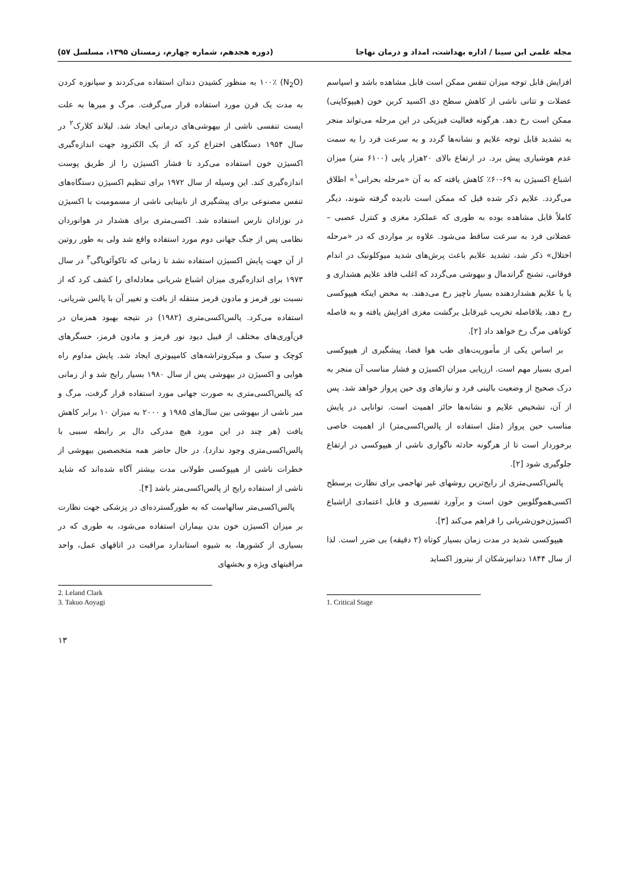مجله علمی ابن سینا / اداره بهداشت، امداد و درمان نهاجا (دوره هجدهم، شماره چهارم، زمستان ۱۳۹۵، مسلسل ۵۷)
افزایش قابل توجه میزان تنفس ممکن است قابل مشاهده باشد و اسپاسم عضلات و تتانی ناشی از کاهش سطح دی اکسید کربن خون (هیپوکاپنی) ممکن است رخ دهد. هرگونه فعالیت فیزیکی در این مرحله می‌تواند منجر به تشدید قابل توجه علایم و نشانه‌ها گردد و به سرعت فرد را به سمت عدم هوشیاری پیش برد. در ارتفاع بالای ۲۰هزار پایی (۶۱۰۰ متر) میزان اشباع اکسیژن به ۶۹-۶۰٪ کاهش یافته که به آن «مرحله بحرانی<sup>۱</sup>» اطلاق می‌گردد. علایم ذکر شده قبل که ممکن است نادیده گرفته شوند، دیگر کاملاً قابل مشاهده بوده به طوری که عملکرد مغزی و کنترل عصبی – عضلانی فرد به سرعت ساقط می‌شود. علاوه بر مواردی که در «مرحله اختلال» ذکر شد، تشدید علایم باعث پرش‌های شدید میوکلونیک در اندام فوقانی، تشنج گراندمال و بیهوشی می‌گردد که اغلب فاقد علایم هشداری و یا با علایم هشداردهنده بسیار ناچیز رخ می‌دهند. به محض اینکه هیپوکسی رخ دهد، بلافاصله تخریب غیرقابل برگشت مغزی افزایش یافته و به فاصله کوتاهی مرگ رخ خواهد داد [۲].
بر اساس یکی از مأموریت‌های طب هوا فضا، پیشگیری از هیپوکسی امری بسیار مهم است. ارزیابی میزان اکسیژن و فشار مناسب آن منجر به درک صحیح از وضعیت بالینی فرد و نیازهای وی حین پرواز خواهد شد. پس از آن، تشخیص علایم و نشانه‌ها حائز اهمیت است. توانایی در پایش مناسب حین پرواز (مثل استفاده از پالس‌اکسی‌متر) از اهمیت خاصی برخوردار است تا از هرگونه حادثه ناگواری ناشی از هیپوکسی در ارتفاع جلوگیری شود [۲].
پالس‌اکسی‌متری از رایج‌ترین روشهای غیر تهاجمی برای نظارت برسطح اکسی‌هموگلوبین خون است و برآورد تفسیری و قابل اعتمادی ازاشباع اکسیژن‌خون‌شریانی را فراهم می‌کند [۳].
هیپوکسی شدید در مدت زمان بسیار کوتاه (۲ دقیقه) بی ضرر است. لذا از سال ۱۸۴۴ دندانپزشکان از نیتروز اکساید
1. Critical Stage
(N<sub>2</sub>O) ۱۰۰٪ به منظور کشیدن دندان استفاده می‌کردند و سیانوزه کردن به مدت یک قرن مورد استفاده قرار می‌گرفت. مرگ و میرها به علت ایست تنفسی ناشی از بیهوشی‌های درمانی ایجاد شد. لیلاند کلارک<sup>۲</sup> در سال ۱۹۵۴ دستگاهی اختراع کرد که از یک الکترود جهت اندازه‌گیری اکسیژن خون استفاده می‌کرد تا فشار اکسیژن را از طریق پوست اندازه‌گیری کند. این وسیله از سال ۱۹۷۲ برای تنظیم اکسیژن دستگاه‌های تنفس مصنوعی برای پیشگیری از نابینایی ناشی از مسمومیت با اکسیژن در نوزادان نارس استفاده شد. اکسی‌متری برای هشدار در هوانوردان نظامی پس از جنگ جهانی دوم مورد استفاده واقع شد ولی به طور روتین از آن جهت پایش اکسیژن استفاده نشد تا زمانی که تاکوآئویاگی<sup>۳</sup> در سال ۱۹۷۳ برای اندازه‌گیری میزان اشباع شریانی معادله‌ای را کشف کرد که از نسبت نور قرمز و مادون قرمز منتقله از بافت و تغییر آن با پالس شریانی، استفاده می‌کرد. پالس‌اکسی‌متری (۱۹۸۲) در نتیجه بهبود همزمان در فن‌آوری‌های مختلف از قبیل دیود نور قرمز و مادون قرمز، حسگرهای کوچک و سبک و میکروتراشه‌های کامپیوتری ایجاد شد. پایش مداوم راه هوایی و اکسیژن در بیهوشی پس از سال ۱۹۸۰ بسیار رایج شد و از زمانی که پالس‌اکسی‌متری به صورت جهانی مورد استفاده قرار گرفت، مرگ و میر ناشی از بیهوشی بین سال‌های ۱۹۸۵ و ۲۰۰۰ به میزان ۱۰ برابر کاهش یافت (هر چند در این مورد هیچ مدرکی دال بر رابطه سببی با پالس‌اکسی‌متری وجود ندارد). در حال حاضر همه متخصصین بیهوشی از خطرات ناشی از هیپوکسی طولانی مدت بیشتر آگاه شده‌اند که شاید ناشی از استفاده رایج از پالس‌اکسی‌متر باشد [۴].
پالس‌اکسی‌متر سالهاست که به طورگسترده‌ای در پزشکی جهت نظارت بر میزان اکسیژن خون بدن بیماران استفاده می‌شود، به طوری که در بسیاری از کشورها، به شیوه استاندارد مراقبت در اتاقهای عمل، واحد مراقبتهای ویژه و بخشهای
2. Leland Clark
3. Takuo Aoyagi
۱۳